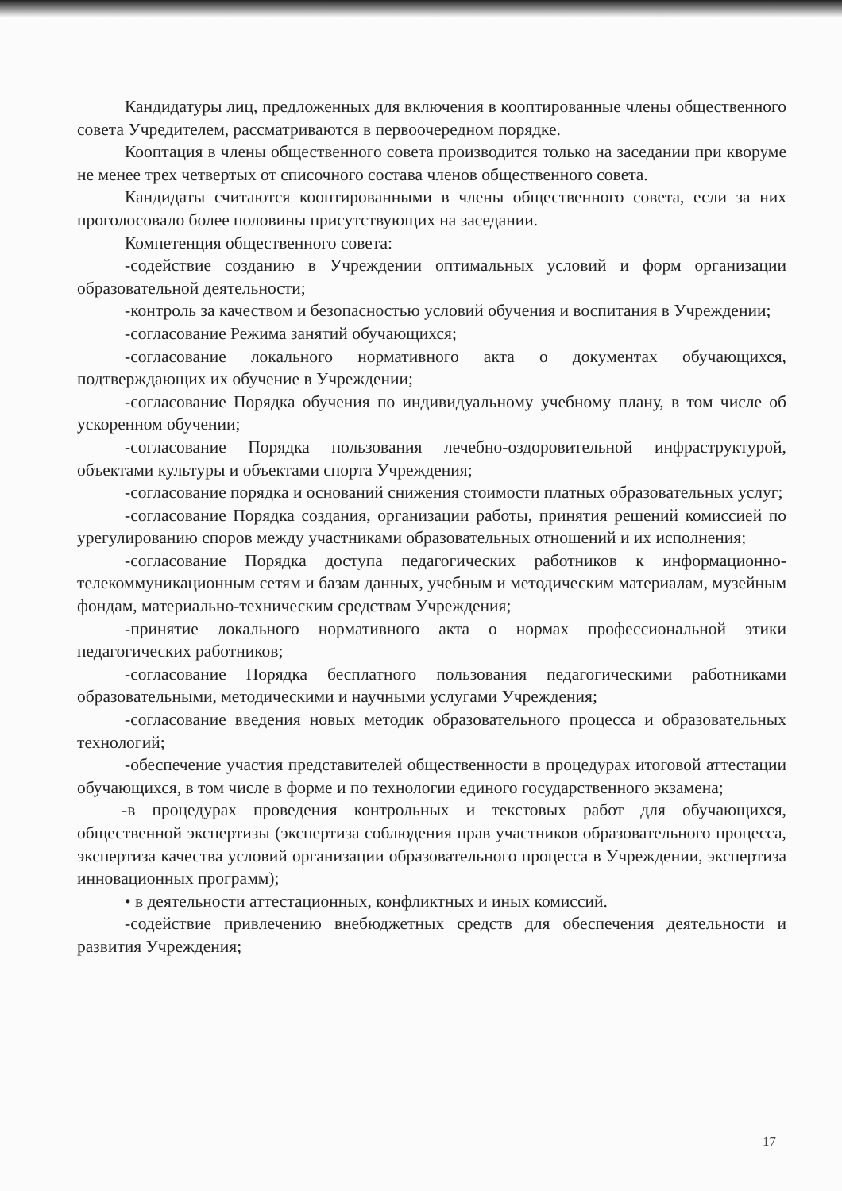Кандидатуры лиц, предложенных для включения в кооптированные члены общественного совета Учредителем, рассматриваются в первоочередном порядке.
Кооптация в члены общественного совета производится только на заседании при кворуме не менее трех четвертых от списочного состава членов общественного совета.
Кандидаты считаются кооптированными в члены общественного совета, если за них проголосовало более половины присутствующих на заседании.
Компетенция общественного совета:
-содействие созданию в Учреждении оптимальных условий и форм организации образовательной деятельности;
-контроль за качеством и безопасностью условий обучения и воспитания в Учреждении;
-согласование Режима занятий обучающихся;
-согласование локального нормативного акта о документах обучающихся, подтверждающих их обучение в Учреждении;
-согласование Порядка обучения по индивидуальному учебному плану, в том числе об ускоренном обучении;
-согласование Порядка пользования лечебно-оздоровительной инфраструктурой, объектами культуры и объектами спорта Учреждения;
-согласование порядка и оснований снижения стоимости платных образовательных услуг;
-согласование Порядка создания, организации работы, принятия решений комиссией по урегулированию споров между участниками образовательных отношений и их исполнения;
-согласование Порядка доступа педагогических работников к информационно-телекоммуникационным сетям и базам данных, учебным и методическим материалам, музейным фондам, материально-техническим средствам Учреждения;
-принятие локального нормативного акта о нормах профессиональной этики педагогических работников;
-согласование Порядка бесплатного пользования педагогическими работниками образовательными, методическими и научными услугами Учреждения;
-согласование введения новых методик образовательного процесса и образовательных технологий;
-обеспечение участия представителей общественности в процедурах итоговой аттестации обучающихся, в том числе в форме и по технологии единого государственного экзамена;
-в процедурах проведения контрольных и текстовых работ для обучающихся, общественной экспертизы (экспертиза соблюдения прав участников образовательного процесса, экспертиза качества условий организации образовательного процесса в Учреждении, экспертиза инновационных программ);
• в деятельности аттестационных, конфликтных и иных комиссий.
-содействие привлечению внебюджетных средств для обеспечения деятельности и развития Учреждения;
17